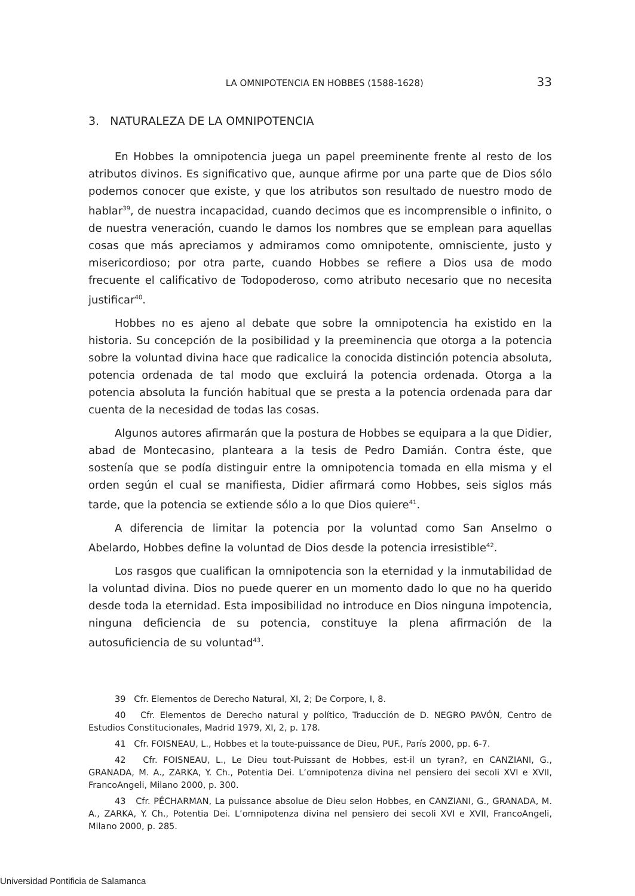LA OMNIPOTENCIA EN HOBBES (1588-1628) 33
3. NATURALEZA DE LA OMNIPOTENCIA
En Hobbes la omnipotencia juega un papel preeminente frente al resto de los atributos divinos. Es significativo que, aunque afirme por una parte que de Dios sólo podemos conocer que existe, y que los atributos son resultado de nuestro modo de hablar<sup>39</sup>, de nuestra incapacidad, cuando decimos que es incomprensible o infinito, o de nuestra veneración, cuando le damos los nombres que se emplean para aquellas cosas que más apreciamos y admiramos como omnipotente, omnisciente, justo y misericordioso; por otra parte, cuando Hobbes se refiere a Dios usa de modo frecuente el calificativo de Todopoderoso, como atributo necesario que no necesita justificar<sup>40</sup>.
Hobbes no es ajeno al debate que sobre la omnipotencia ha existido en la historia. Su concepción de la posibilidad y la preeminencia que otorga a la potencia sobre la voluntad divina hace que radicalice la conocida distinción potencia absoluta, potencia ordenada de tal modo que excluirá la potencia ordenada. Otorga a la potencia absoluta la función habitual que se presta a la potencia ordenada para dar cuenta de la necesidad de todas las cosas.
Algunos autores afirmarán que la postura de Hobbes se equipara a la que Didier, abad de Montecasino, planteara a la tesis de Pedro Damián. Contra éste, que sostenía que se podía distinguir entre la omnipotencia tomada en ella misma y el orden según el cual se manifiesta, Didier afirmará como Hobbes, seis siglos más tarde, que la potencia se extiende sólo a lo que Dios quiere<sup>41</sup>.
A diferencia de limitar la potencia por la voluntad como San Anselmo o Abelardo, Hobbes define la voluntad de Dios desde la potencia irresistible<sup>42</sup>.
Los rasgos que cualifican la omnipotencia son la eternidad y la inmutabilidad de la voluntad divina. Dios no puede querer en un momento dado lo que no ha querido desde toda la eternidad. Esta imposibilidad no introduce en Dios ninguna impotencia, ninguna deficiencia de su potencia, constituye la plena afirmación de la autosuficiencia de su voluntad<sup>43</sup>.
39 Cfr. Elementos de Derecho Natural, XI, 2; De Corpore, I, 8.
40 Cfr. Elementos de Derecho natural y político, Traducción de D. NEGRO PAVÓN, Centro de Estudios Constitucionales, Madrid 1979, XI, 2, p. 178.
41 Cfr. FOISNEAU, L., Hobbes et la toute-puissance de Dieu, PUF., París 2000, pp. 6-7.
42 Cfr. FOISNEAU, L., Le Dieu tout-Puissant de Hobbes, est-il un tyran?, en CANZIANI, G., GRANADA, M. A., ZARKA, Y. Ch., Potentia Dei. L’omnipotenza divina nel pensiero dei secoli XVI e XVII, FrancoAngeli, Milano 2000, p. 300.
43 Cfr. PÉCHARMAN, La puissance absolue de Dieu selon Hobbes, en CANZIANI, G., GRANADA, M. A., ZARKA, Y. Ch., Potentia Dei. L’omnipotenza divina nel pensiero dei secoli XVI e XVII, FrancoAngeli, Milano 2000, p. 285.
Universidad Pontificia de Salamanca